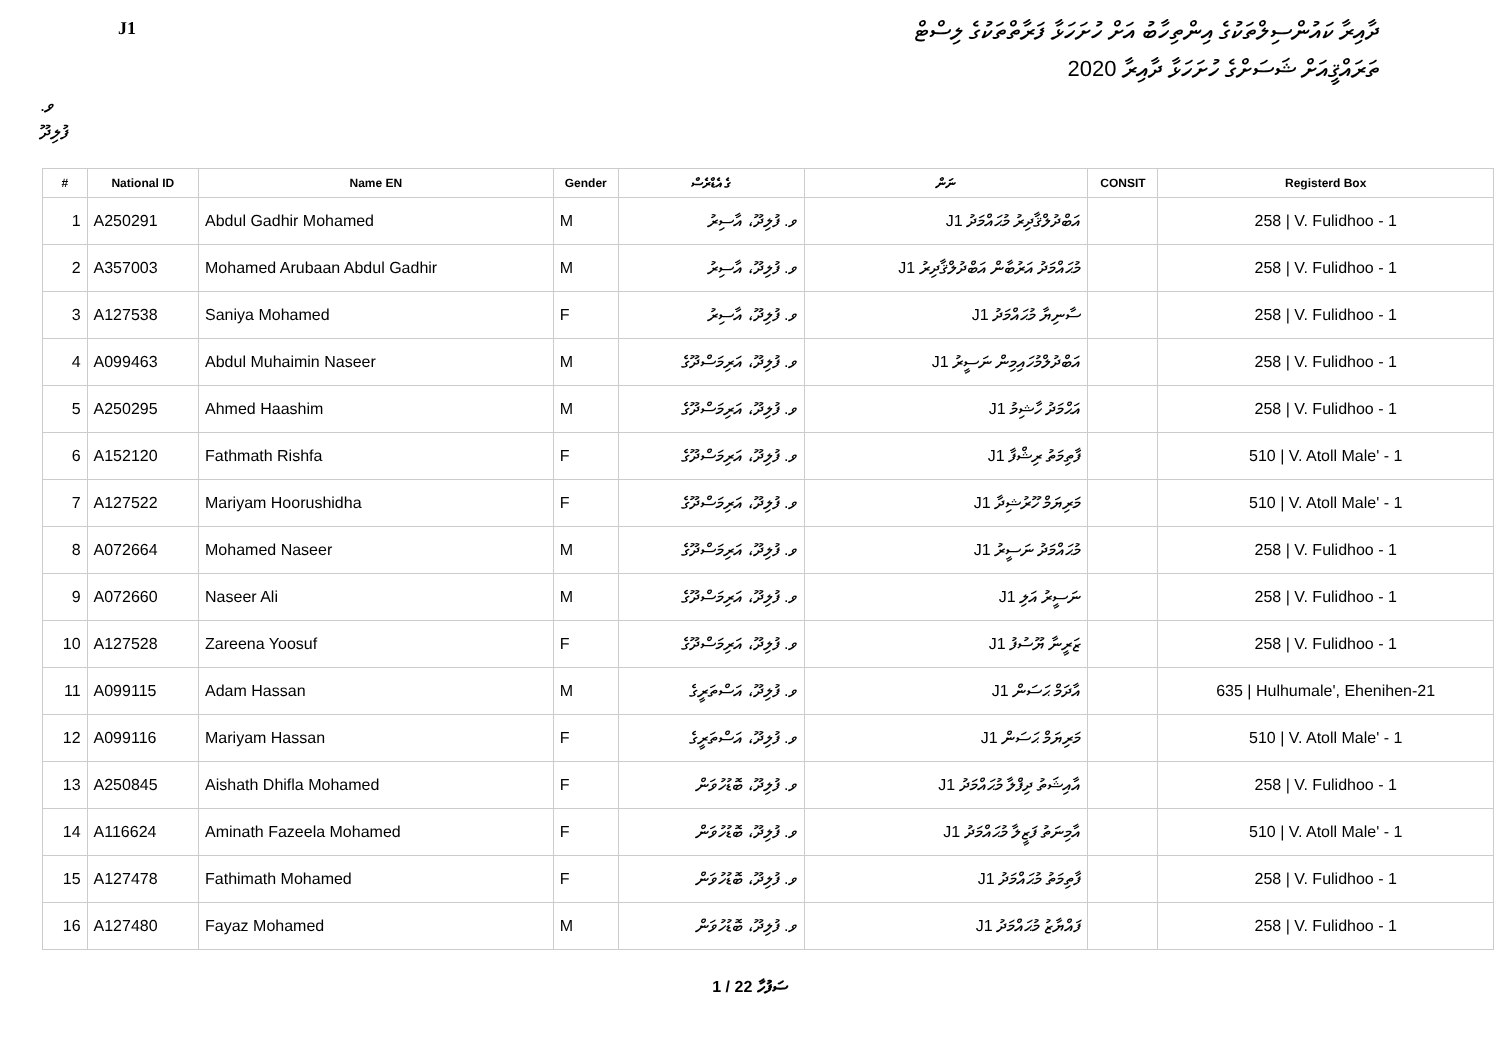J1
ދާއިރާ ކައުންސިލްތަކުގެ އިންތިހާބު އަށް ހުށަހަޅާ ފަރާތްތަކުގެ ލިސްޓް
ތަރައްޤީއަށް ޝަސަށްގެ ހުށަހަޅާ ދާއިރާ 2020
ވ. ފުލިދޫ
| # | National ID | Name EN | Gender | ގެ އެޑްރެސް | ނަން | CONSIT | Registerd Box |
| --- | --- | --- | --- | --- | --- | --- | --- |
| 1 | A250291 | Abdul Gadhir Mohamed | M | ވ. ފުލިދޫ، އާސިރު | J1 އަބްދުލްޤާދިރު މުޙައްމަދު | | 258 / V. Fulidhoo - 1 |
| 2 | A357003 | Mohamed Arubaan Abdul Gadhir | M | ވ. ފުލިދޫ، އާސިރު | J1 މުޙައްމަދު އަރުބާން އަބްދުލްޤާދިރު | | 258 / V. Fulidhoo - 1 |
| 3 | A127538 | Saniya Mohamed | F | ވ. ފުލިދޫ، އާސިރު | J1 ސާނިޔާ މުޙައްމަދު | | 258 / V. Fulidhoo - 1 |
| 4 | A099463 | Abdul Muhaimin Naseer | M | ވ. ފުލިދޫ، އަރިމަސްދޫގެ | J1 އަބްދުލްމުހައިމިން ނަސީރު | | 258 / V. Fulidhoo - 1 |
| 5 | A250295 | Ahmed Haashim | M | ވ. ފުލިދޫ، އަރިމަސްދޫގެ | J1 އަޙްމަދު ހާޝިމު | | 258 / V. Fulidhoo - 1 |
| 6 | A152120 | Fathmath Rishfa | F | ވ. ފުލިދޫ، އަރިމަސްދޫގެ | J1 ފާތިމަތު ރިޝްފާ | | 510 / V. Atoll Male' - 1 |
| 7 | A127522 | Mariyam Hoorushidha | F | ވ. ފުލިދޫ، އަރިމަސްދޫގެ | J1 މަރިޔަމް ހޫރުޝިދާ | | 510 / V. Atoll Male' - 1 |
| 8 | A072664 | Mohamed Naseer | M | ވ. ފުލިދޫ، އަރިމަސްދޫގެ | J1 މުޙައްމަދު ނަސީރު | | 258 / V. Fulidhoo - 1 |
| 9 | A072660 | Naseer Ali | M | ވ. ފުލިދޫ، އަރިމަސްދޫގެ | J1 ނަސީރު އަލި | | 258 / V. Fulidhoo - 1 |
| 10 | A127528 | Zareena Yoosuf | F | ވ. ފުލިދޫ، އަރިމަސްދޫގެ | J1 ޒަރީނާ ޔޫސުފު | | 258 / V. Fulidhoo - 1 |
| 11 | A099115 | Adam Hassan | M | ވ. ފުލިދޫ، އަސްތަރީގެ | J1 އާދަމް ޙަސަން | | 635 / Hulhumale', Ehenihen-21 |
| 12 | A099116 | Mariyam Hassan | F | ވ. ފުލިދޫ، އަސްތަރީގެ | J1 މަރިޔަމް ޙަސަން | | 510 / V. Atoll Male' - 1 |
| 13 | A250845 | Aishath Dhifla Mohamed | F | ވ. ފުލިދޫ، ބޮޑުހުވަން | J1 އާއިޝަތު ދިފްލާ މުޙައްމަދު | | 258 / V. Fulidhoo - 1 |
| 14 | A116624 | Aminath Fazeela Mohamed | F | ވ. ފުލިދޫ، ބޮޑުހުވަން | J1 އާމިނަތު ފަޒީލާ މުޙައްމަދު | | 510 / V. Atoll Male' - 1 |
| 15 | A127478 | Fathimath Mohamed | F | ވ. ފުލިދޫ، ބޮޑުހުވަން | J1 ފާތިމަތު މުޙައްމަދު | | 258 / V. Fulidhoo - 1 |
| 16 | A127480 | Fayaz Mohamed | M | ވ. ފުލިދޫ، ބޮޑުހުވަން | J1 ފައްޔާޒު މުޙައްމަދު | | 258 / V. Fulidhoo - 1 |
1 / 22 ސަފުހާ